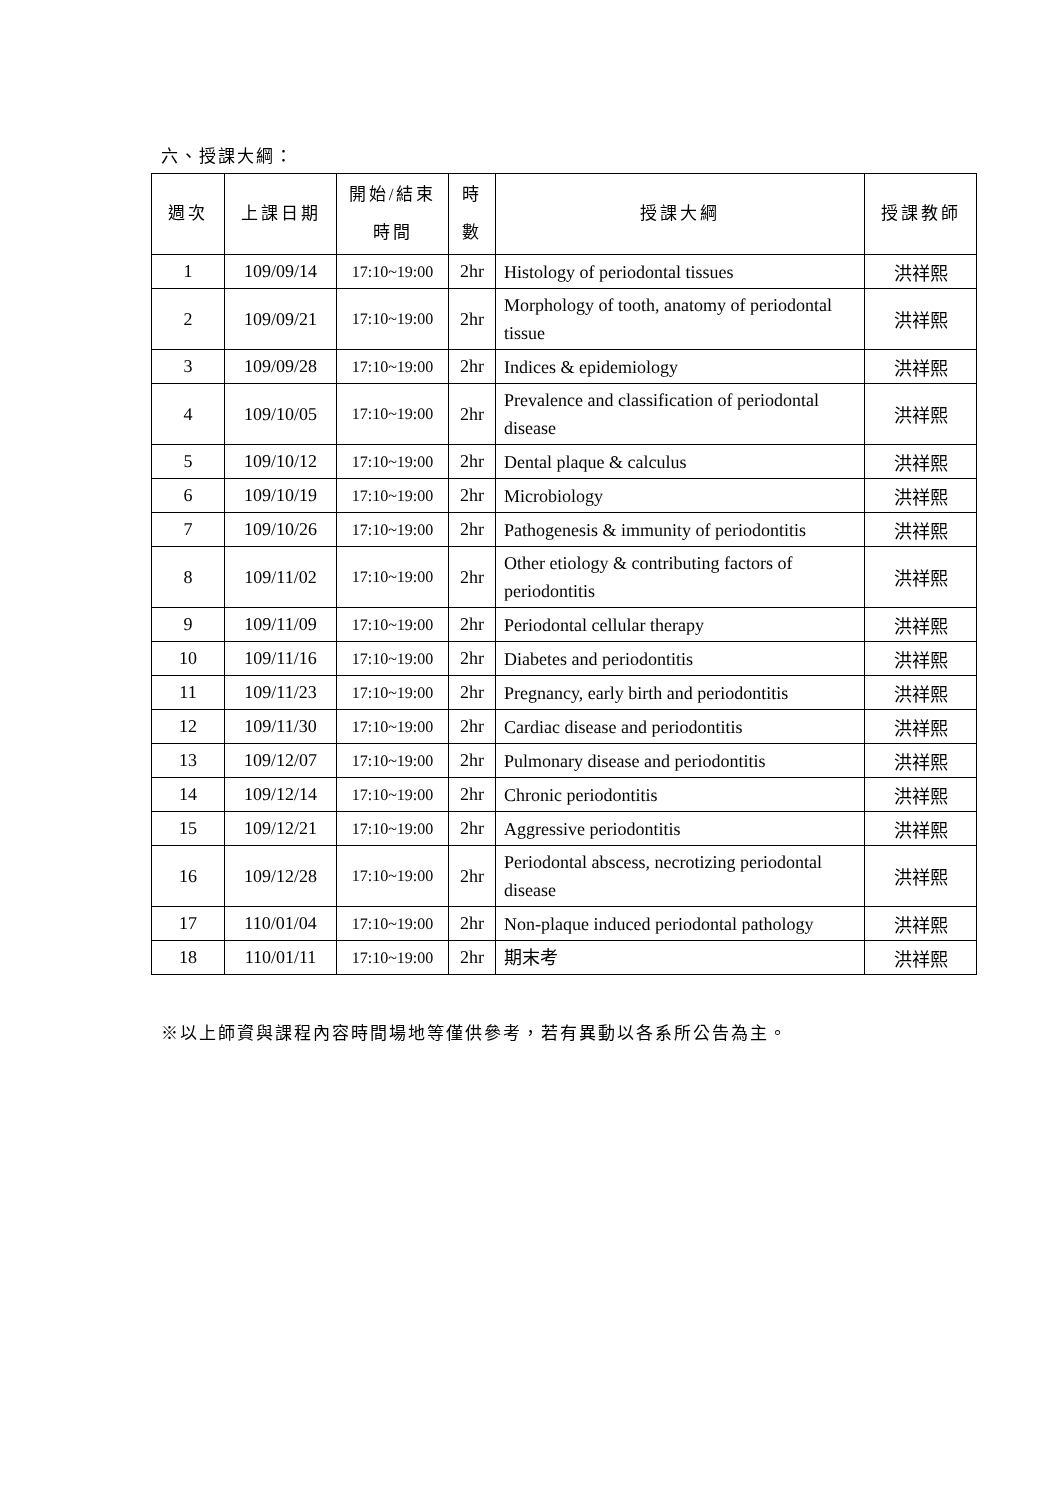六、授課大綱：
| 週次 | 上課日期 | 開始/結束 時間 | 時 數 | 授課大綱 | 授課教師 |
| --- | --- | --- | --- | --- | --- |
| 1 | 109/09/14 | 17:10~19:00 | 2hr | Histology of periodontal tissues | 洪祥熙 |
| 2 | 109/09/21 | 17:10~19:00 | 2hr | Morphology of tooth, anatomy of periodontal tissue | 洪祥熙 |
| 3 | 109/09/28 | 17:10~19:00 | 2hr | Indices & epidemiology | 洪祥熙 |
| 4 | 109/10/05 | 17:10~19:00 | 2hr | Prevalence and classification of periodontal disease | 洪祥熙 |
| 5 | 109/10/12 | 17:10~19:00 | 2hr | Dental plaque & calculus | 洪祥熙 |
| 6 | 109/10/19 | 17:10~19:00 | 2hr | Microbiology | 洪祥熙 |
| 7 | 109/10/26 | 17:10~19:00 | 2hr | Pathogenesis & immunity of periodontitis | 洪祥熙 |
| 8 | 109/11/02 | 17:10~19:00 | 2hr | Other etiology & contributing factors of periodontitis | 洪祥熙 |
| 9 | 109/11/09 | 17:10~19:00 | 2hr | Periodontal cellular therapy | 洪祥熙 |
| 10 | 109/11/16 | 17:10~19:00 | 2hr | Diabetes and periodontitis | 洪祥熙 |
| 11 | 109/11/23 | 17:10~19:00 | 2hr | Pregnancy, early birth and periodontitis | 洪祥熙 |
| 12 | 109/11/30 | 17:10~19:00 | 2hr | Cardiac disease and periodontitis | 洪祥熙 |
| 13 | 109/12/07 | 17:10~19:00 | 2hr | Pulmonary disease and periodontitis | 洪祥熙 |
| 14 | 109/12/14 | 17:10~19:00 | 2hr | Chronic periodontitis | 洪祥熙 |
| 15 | 109/12/21 | 17:10~19:00 | 2hr | Aggressive periodontitis | 洪祥熙 |
| 16 | 109/12/28 | 17:10~19:00 | 2hr | Periodontal abscess, necrotizing periodontal disease | 洪祥熙 |
| 17 | 110/01/04 | 17:10~19:00 | 2hr | Non-plaque induced periodontal pathology | 洪祥熙 |
| 18 | 110/01/11 | 17:10~19:00 | 2hr | 期末考 | 洪祥熙 |
※以上師資與課程內容時間場地等僅供參考，若有異動以各系所公告為主。